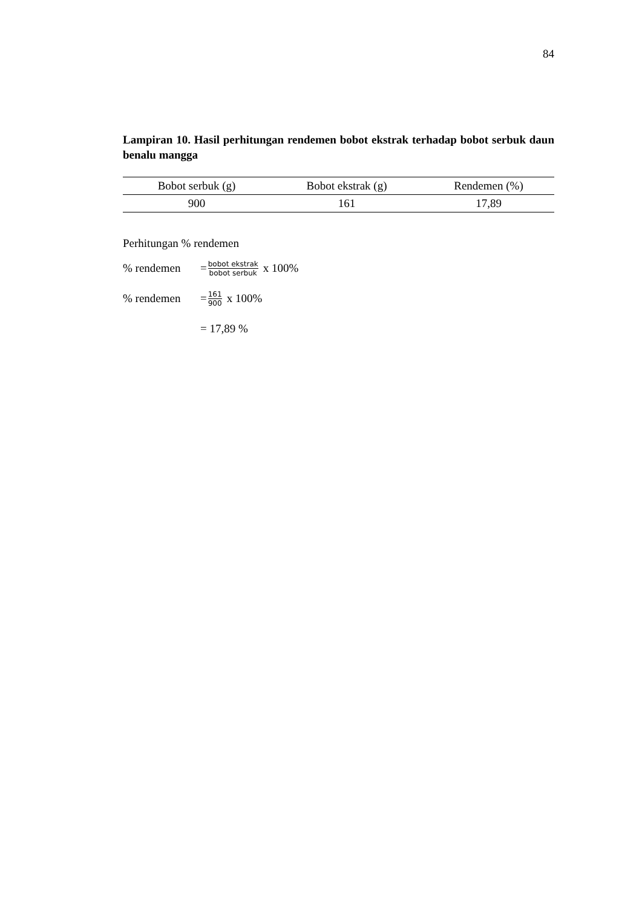84
Lampiran 10. Hasil perhitungan rendemen bobot ekstrak terhadap bobot serbuk daun benalu mangga
| Bobot serbuk (g) | Bobot ekstrak (g) | Rendemen (%) |
| --- | --- | --- |
| 900 | 161 | 17,89 |
Perhitungan % rendemen
% rendemen = bobot ekstrak bobot serbuk x 100%
% rendemen = 161 900 x 100%
= 17,89 %